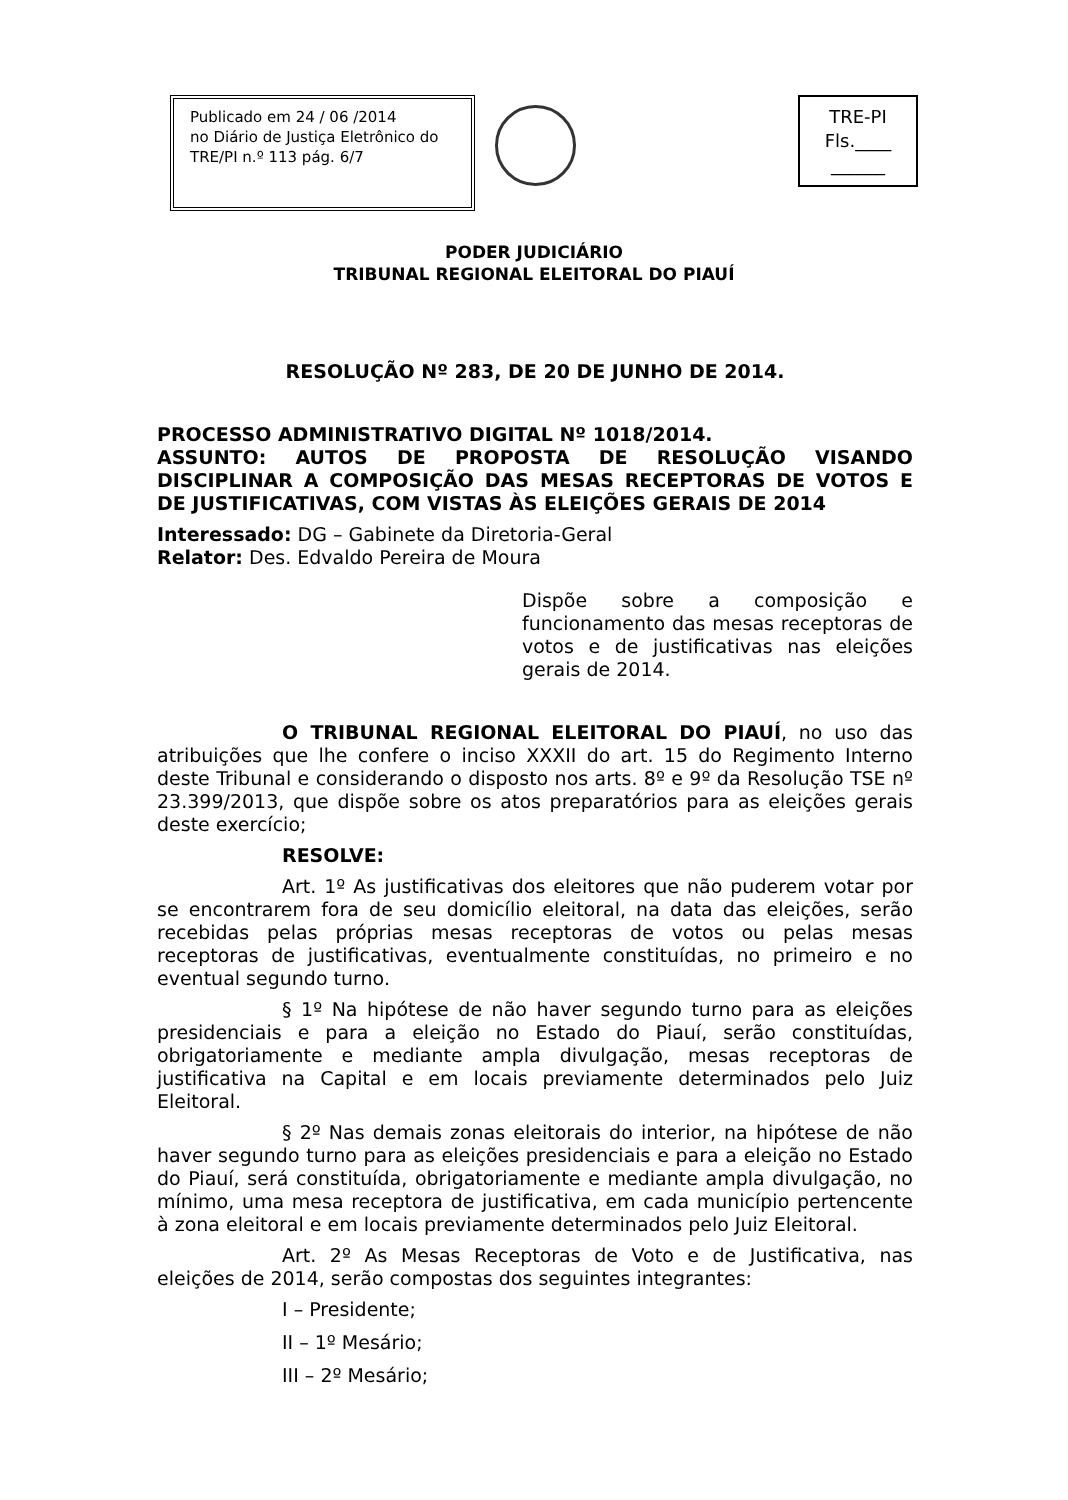Publicado em 24 / 06 /2014
no Diário de Justiça Eletrônico do
TRE/PI n.º 113 pág. 6/7
TRE-PI
Fls.____
______
PODER JUDICIÁRIO
TRIBUNAL REGIONAL ELEITORAL DO PIAUÍ
RESOLUÇÃO Nº 283, DE 20 DE JUNHO DE 2014.
PROCESSO ADMINISTRATIVO DIGITAL Nº 1018/2014.
ASSUNTO: AUTOS DE PROPOSTA DE RESOLUÇÃO VISANDO DISCIPLINAR A COMPOSIÇÃO DAS MESAS RECEPTORAS DE VOTOS E DE JUSTIFICATIVAS, COM VISTAS ÀS ELEIÇÕES GERAIS DE 2014
Interessado: DG – Gabinete da Diretoria-Geral
Relator: Des. Edvaldo Pereira de Moura
Dispõe sobre a composição e funcionamento das mesas receptoras de votos e de justificativas nas eleições gerais de 2014.
O TRIBUNAL REGIONAL ELEITORAL DO PIAUÍ, no uso das atribuições que lhe confere o inciso XXXII do art. 15 do Regimento Interno deste Tribunal e considerando o disposto nos arts. 8º e 9º da Resolução TSE nº 23.399/2013, que dispõe sobre os atos preparatórios para as eleições gerais deste exercício;
RESOLVE:
Art. 1º As justificativas dos eleitores que não puderem votar por se encontrarem fora de seu domicílio eleitoral, na data das eleições, serão recebidas pelas próprias mesas receptoras de votos ou pelas mesas receptoras de justificativas, eventualmente constituídas, no primeiro e no eventual segundo turno.
§ 1º Na hipótese de não haver segundo turno para as eleições presidenciais e para a eleição no Estado do Piauí, serão constituídas, obrigatoriamente e mediante ampla divulgação, mesas receptoras de justificativa na Capital e em locais previamente determinados pelo Juiz Eleitoral.
§ 2º Nas demais zonas eleitorais do interior, na hipótese de não haver segundo turno para as eleições presidenciais e para a eleição no Estado do Piauí, será constituída, obrigatoriamente e mediante ampla divulgação, no mínimo, uma mesa receptora de justificativa, em cada município pertencente à zona eleitoral e em locais previamente determinados pelo Juiz Eleitoral.
Art. 2º As Mesas Receptoras de Voto e de Justificativa, nas eleições de 2014, serão compostas dos seguintes integrantes:
I – Presidente;
II – 1º Mesário;
III – 2º Mesário;